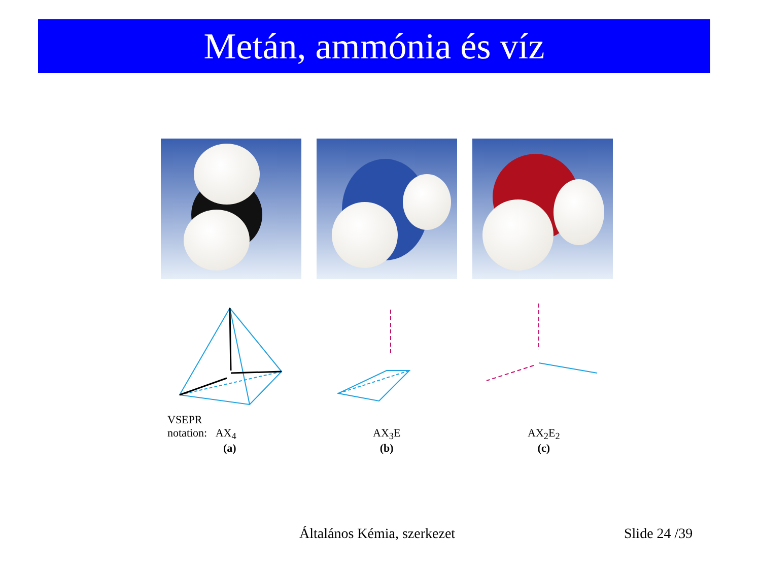Metán, ammónia és víz
VSEPR
notation: AX<sub>4</sub>
(a)
AX<sub>3</sub>E
(b)
AX<sub>2</sub>E<sub>2</sub>
(c)
Általános Kémia, szerkezet Slide 24 /39